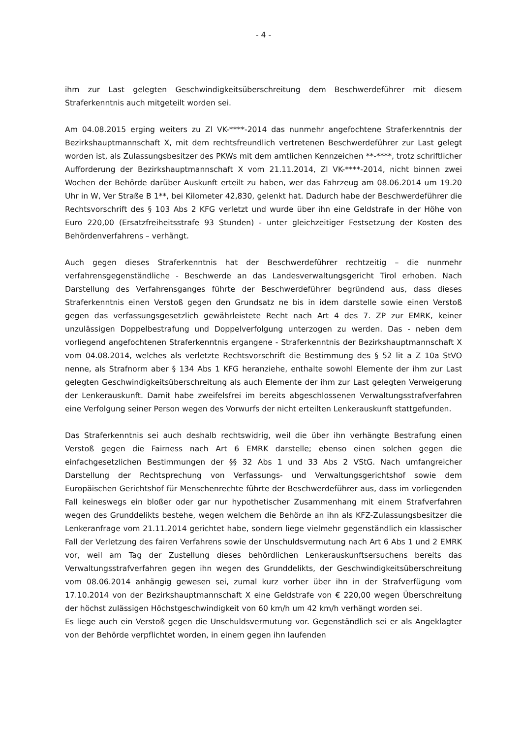- 4 -
ihm zur Last gelegten Geschwindigkeitsüberschreitung dem Beschwerdeführer mit diesem Straferkenntnis auch mitgeteilt worden sei.
Am 04.08.2015 erging weiters zu Zl VK-****-2014 das nunmehr angefochtene Straferkenntnis der Bezirkshauptmannschaft X, mit dem rechtsfreundlich vertretenen Beschwerdeführer zur Last gelegt worden ist, als Zulassungsbesitzer des PKWs mit dem amtlichen Kennzeichen **-****, trotz schriftlicher Aufforderung der Bezirkshauptmannschaft X vom 21.11.2014, Zl VK-****-2014, nicht binnen zwei Wochen der Behörde darüber Auskunft erteilt zu haben, wer das Fahrzeug am 08.06.2014 um 19.20 Uhr in W, Ver Straße B 1**, bei Kilometer 42,830, gelenkt hat. Dadurch habe der Beschwerdeführer die Rechtsvorschrift des § 103 Abs 2 KFG verletzt und wurde über ihn eine Geldstrafe in der Höhe von Euro 220,00 (Ersatzfreiheitsstrafe 93 Stunden) - unter gleichzeitiger Festsetzung der Kosten des Behördenverfahrens – verhängt.
Auch gegen dieses Straferkenntnis hat der Beschwerdeführer rechtzeitig – die nunmehr verfahrensgegenständliche - Beschwerde an das Landesverwaltungsgericht Tirol erhoben. Nach Darstellung des Verfahrensganges führte der Beschwerdeführer begründend aus, dass dieses Straferkenntnis einen Verstoß gegen den Grundsatz ne bis in idem darstelle sowie einen Verstoß gegen das verfassungsgesetzlich gewährleistete Recht nach Art 4 des 7. ZP zur EMRK, keiner unzulässigen Doppelbestrafung und Doppelverfolgung unterzogen zu werden. Das - neben dem vorliegend angefochtenen Straferkenntnis ergangene - Straferkenntnis der Bezirkshauptmannschaft X vom 04.08.2014, welches als verletzte Rechtsvorschrift die Bestimmung des § 52 lit a Z 10a StVO nenne, als Strafnorm aber § 134 Abs 1 KFG heranziehe, enthalte sowohl Elemente der ihm zur Last gelegten Geschwindigkeitsüberschreitung als auch Elemente der ihm zur Last gelegten Verweigerung der Lenkerauskunft. Damit habe zweifelsfrei im bereits abgeschlossenen Verwaltungsstrafverfahren eine Verfolgung seiner Person wegen des Vorwurfs der nicht erteilten Lenkerauskunft stattgefunden.
Das Straferkenntnis sei auch deshalb rechtswidrig, weil die über ihn verhängte Bestrafung einen Verstoß gegen die Fairness nach Art 6 EMRK darstelle; ebenso einen solchen gegen die einfachgesetzlichen Bestimmungen der §§ 32 Abs 1 und 33 Abs 2 VStG. Nach umfangreicher Darstellung der Rechtsprechung von Verfassungs- und Verwaltungsgerichtshof sowie dem Europäischen Gerichtshof für Menschenrechte führte der Beschwerdeführer aus, dass im vorliegenden Fall keineswegs ein bloßer oder gar nur hypothetischer Zusammenhang mit einem Strafverfahren wegen des Grunddelikts bestehe, wegen welchem die Behörde an ihn als KFZ-Zulassungsbesitzer die Lenkeranfrage vom 21.11.2014 gerichtet habe, sondern liege vielmehr gegenständlich ein klassischer Fall der Verletzung des fairen Verfahrens sowie der Unschuldsvermutung nach Art 6 Abs 1 und 2 EMRK vor, weil am Tag der Zustellung dieses behördlichen Lenkerauskunftsersuchens bereits das Verwaltungsstrafverfahren gegen ihn wegen des Grunddelikts, der Geschwindigkeitsüberschreitung vom 08.06.2014 anhängig gewesen sei, zumal kurz vorher über ihn in der Strafverfügung vom 17.10.2014 von der Bezirkshauptmannschaft X eine Geldstrafe von € 220,00 wegen Überschreitung der höchst zulässigen Höchstgeschwindigkeit von 60 km/h um 42 km/h verhängt worden sei.
Es liege auch ein Verstoß gegen die Unschuldsvermutung vor. Gegenständlich sei er als Angeklagter von der Behörde verpflichtet worden, in einem gegen ihn laufenden